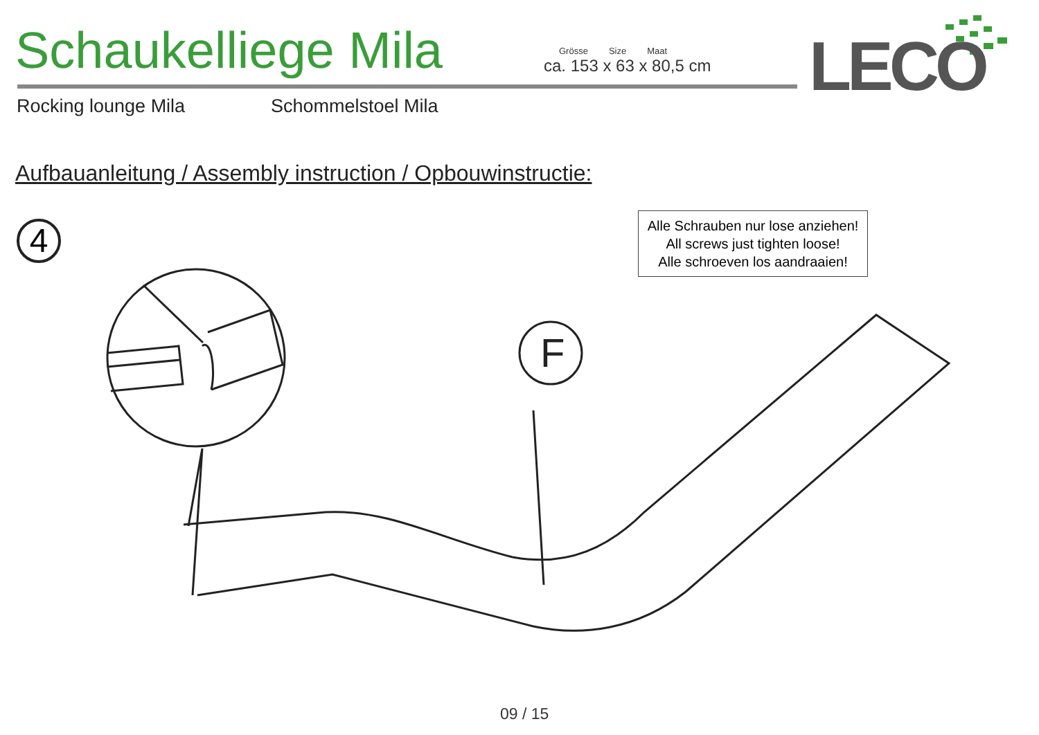F
Schaukelliege Mila
Grösse Size Maat
ca. 153 x 63 x 80,5 cm
LECO
Rocking lounge Mila Schommelstoel Mila
Aufbauanleitung / Assembly instruction / Opbouwinstructie:
4
Alle Schrauben nur lose anziehen!
All screws just tighten loose!
Alle schroeven los aandraaien!
09 / 15